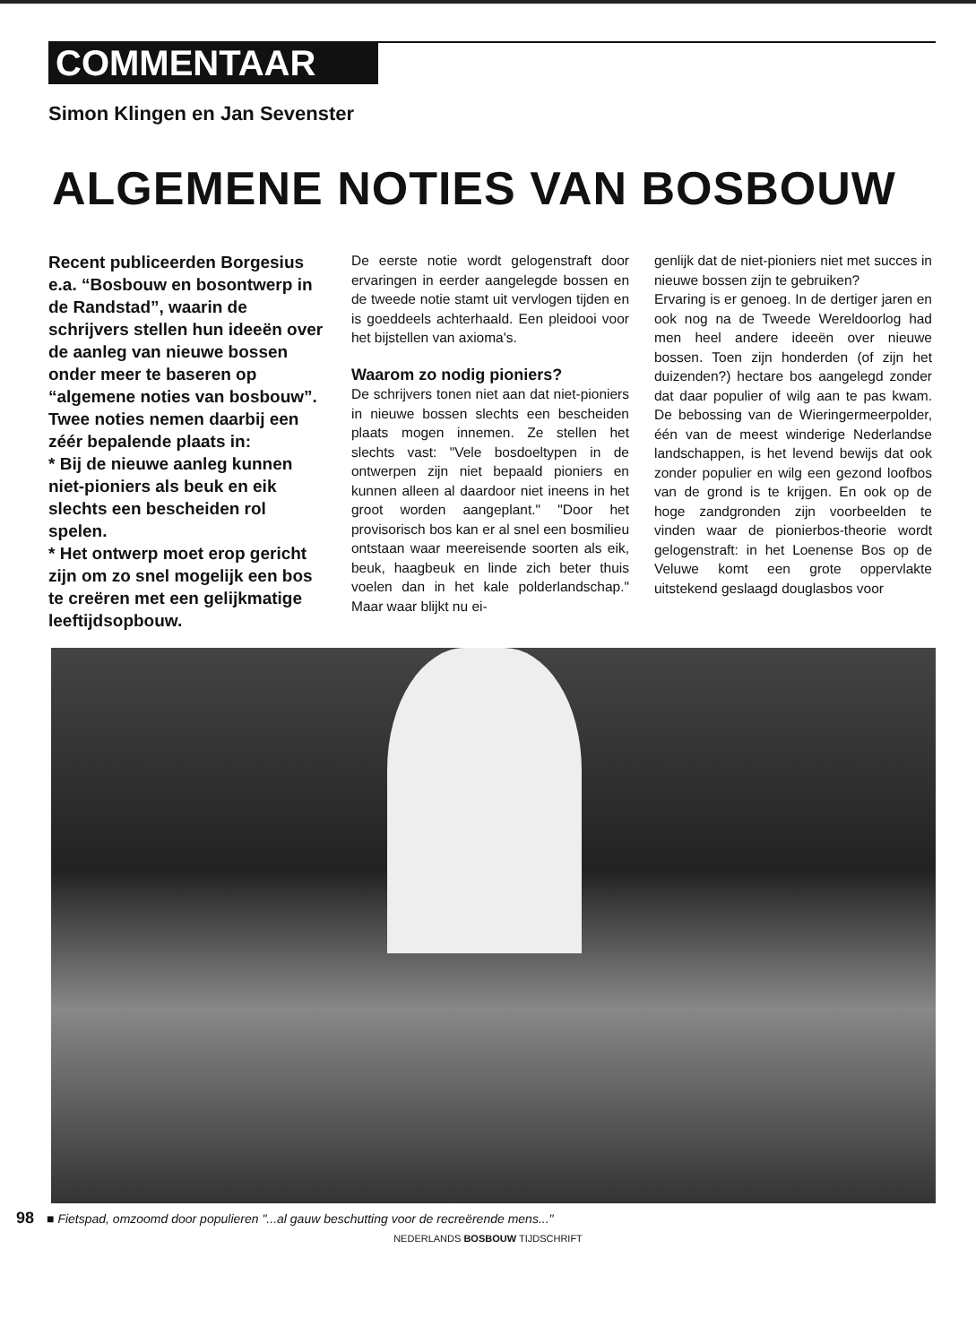COMMENTAAR
Simon Klingen en Jan Sevenster
ALGEMENE NOTIES VAN BOSBOUW
Recent publiceerden Borgesius e.a. “Bosbouw en bosontwerp in de Randstad”, waarin de schrijvers stellen hun ideeën over de aanleg van nieuwe bossen onder meer te baseren op “algemene noties van bosbouw”.
Twee noties nemen daarbij een zéér bepalende plaats in:
* Bij de nieuwe aanleg kunnen niet-pioniers als beuk en eik slechts een bescheiden rol spelen.
* Het ontwerp moet erop gericht zijn om zo snel mogelijk een bos te creëren met een gelijkmatige leeftijdsopbouw.
De eerste notie wordt gelogenstraft door ervaringen in eerder aangelegde bossen en de tweede notie stamt uit vervlogen tijden en is goeddeels achterhaald. Een pleidooi voor het bijstellen van axioma's.
Waarom zo nodig pioniers?
De schrijvers tonen niet aan dat niet-pioniers in nieuwe bossen slechts een bescheiden plaats mogen innemen. Ze stellen het slechts vast: "Vele bosdoeltypen in de ontwerpen zijn niet bepaald pioniers en kunnen alleen al daardoor niet ineens in het groot worden aangeplant." "Door het provisorisch bos kan er al snel een bosmilieu ontstaan waar meereisende soorten als eik, beuk, haagbeuk en linde zich beter thuis voelen dan in het kale polderlandschap." Maar waar blijkt nu ei-
genlijk dat de niet-pioniers niet met succes in nieuwe bossen zijn te gebruiken?
Ervaring is er genoeg. In de dertiger jaren en ook nog na de Tweede Wereldoorlog had men heel andere ideeën over nieuwe bossen. Toen zijn honderden (of zijn het duizenden?) hectare bos aangelegd zonder dat daar populier of wilg aan te pas kwam. De bebossing van de Wieringermeerpolder, één van de meest winderige Nederlandse landschappen, is het levend bewijs dat ook zonder populier en wilg een gezond loofbos van de grond is te krijgen. En ook op de hoge zandgronden zijn voorbeelden te vinden waar de pionierbos-theorie wordt gelogenstraft: in het Loenense Bos op de Veluwe komt een grote oppervlakte uitstekend geslaagd douglasbos voor
98 ■ Fietspad, omzoomd door populieren "...al gauw beschutting voor de recreërende mens..."
NEDERLANDS BOSBOUW TIJDSCHRIFT